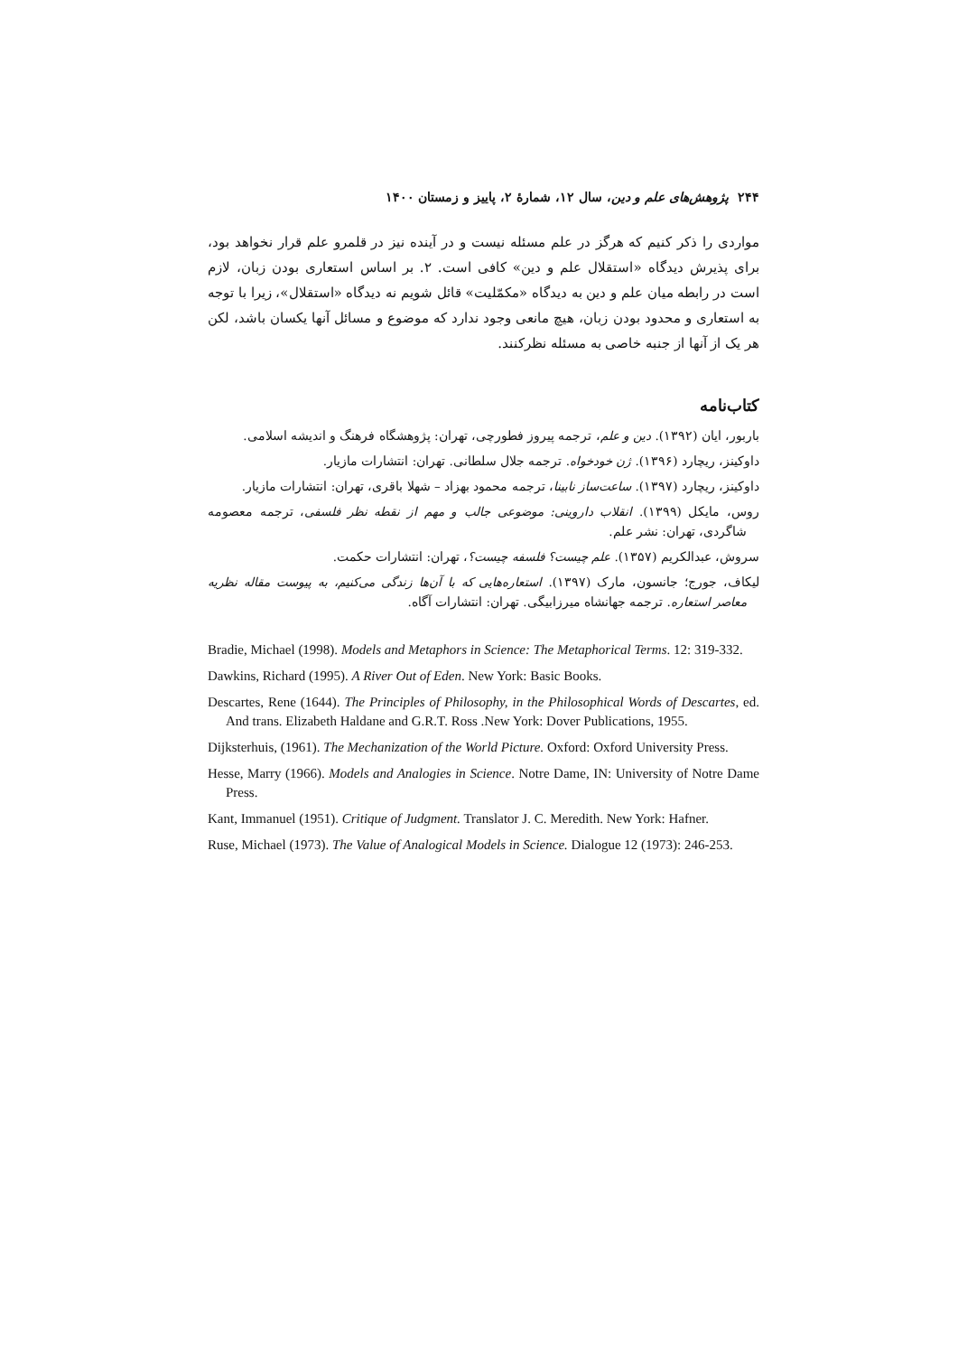۲۴۴ پژوهش‌های علم و دین، سال ۱۲، شمارهٔ ۲، پاییز و زمستان ۱۴۰۰
مواردی را ذکر کنیم که هرگز در علم مسئله نیست و در آینده نیز در قلمرو علم قرار نخواهد بود، برای پذیرش دیدگاه «استقلال علم و دین» کافی است. ۲. بر اساس استعاری بودن زبان، لازم است در رابطه میان علم و دین به دیدگاه «مکمّلیت» قائل شویم نه دیدگاه «استقلال»، زیرا با توجه به استعاری و محدود بودن زبان، هیچ مانعی وجود ندارد که موضوع و مسائل آنها یکسان باشد، لکن هر یک از آنها از جنبه خاصی به مسئله نظرکنند.
کتاب‌نامه
باربور، ایان (۱۳۹۲). دین و علم، ترجمه پیروز فطورچی، تهران: پژوهشگاه فرهنگ و اندیشه اسلامی.
داوکینز، ریچارد (۱۳۹۶). ژن خودخواه. ترجمه جلال سلطانی. تهران: انتشارات مازیار.
داوکینز، ریچارد (۱۳۹۷). ساعت‌ساز نابینا، ترجمه محمود بهزاد – شهلا باقری، تهران: انتشارات مازیار.
روس، مایکل (۱۳۹۹). انقلاب داروینی: موضوعی جالب و مهم از نقطه نظر فلسفی، ترجمه معصومه شاگردی، تهران: نشر علم.
سروش، عبدالکریم (۱۳۵۷). علم چیست؟ فلسفه چیست؟، تهران: انتشارات حکمت.
لیکاف، جورج؛ جانسون، مارک (۱۳۹۷). استعاره‌هایی که با آن‌ها زندگی می‌کنیم، به پیوست مقاله نظریه معاصر استعاره. ترجمه جهانشاه میرزابیگی. تهران: انتشارات آگاه.
Bradie, Michael (1998). Models and Metaphors in Science: The Metaphorical Terms. 12: 319-332.
Dawkins, Richard (1995). A River Out of Eden. New York: Basic Books.
Descartes, Rene (1644). The Principles of Philosophy, in the Philosophical Words of Descartes, ed. And trans. Elizabeth Haldane and G.R.T. Ross .New York: Dover Publications, 1955.
Dijksterhuis, (1961). The Mechanization of the World Picture. Oxford: Oxford University Press.
Hesse, Marry (1966). Models and Analogies in Science. Notre Dame, IN: University of Notre Dame Press.
Kant, Immanuel (1951). Critique of Judgment. Translator J. C. Meredith. New York: Hafner.
Ruse, Michael (1973). The Value of Analogical Models in Science. Dialogue 12 (1973): 246-253.